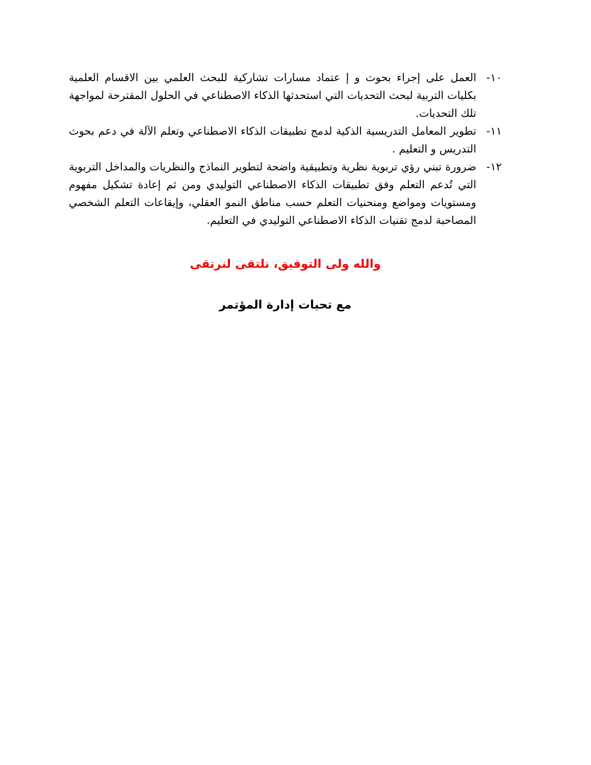١٠- العمل على إجراء بحوث و إ عتماد مسارات تشاركية للبحث العلمي بين الاقسام العلمية بكليات التربية لبحث التحديات التي استحدثها الذكاء الاصطناعي في الحلول المقترحة لمواجهة تلك التحديات.
١١- تطوير المعامل التدريسية الذكية لدمج تطبيقات الذكاء الاصطناعي وتعلم الآلة في دعم بحوث التدريس و التعليم .
١٢- ضرورة تبني رؤي تربوية نظرية وتطبيقية واضحة لتطوير النماذج والنظريات والمداخل التربوية التي تُدعم التعلم وفق تطبيقات الذكاء الاصطناعي التوليدي ومن ثم إعادة تشكيل مفهوم ومستويات ومواضع ومنحنيات التعلم حسب مناطق النمو العقلي، وإيقاعات التعلم الشخصي المصاحبة لدمج تقنيات الذكاء الاصطناعي التوليدي في التعليم.
والله ولى التوفيق، نلتقى لنرتقى
مع تحيات إدارة المؤتمر